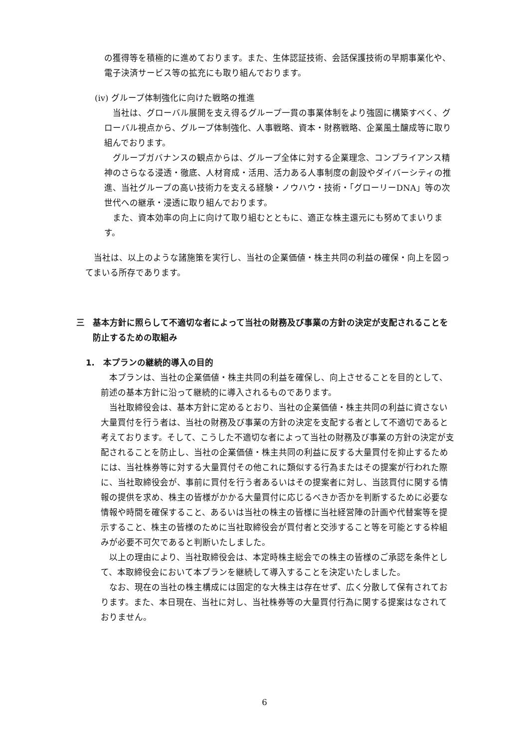の獲得等を積極的に進めております。また、生体認証技術、会話保護技術の早期事業化や、電子決済サービス等の拡充にも取り組んでおります。
(iv) グループ体制強化に向けた戦略の推進
　当社は、グローバル展開を支え得るグループ一貫の事業体制をより強固に構築すべく、グローバル視点から、グループ体制強化、人事戦略、資本・財務戦略、企業風土醸成等に取り組んでおります。
　グループガバナンスの観点からは、グループ全体に対する企業理念、コンプライアンス精神のさらなる浸透・徹底、人材育成・活用、活力ある人事制度の創設やダイバーシティの推進、当社グループの高い技術力を支える経験・ノウハウ・技術・「グローリーDNA」等の次世代への継承・浸透に取り組んでおります。
　また、資本効率の向上に向けて取り組むとともに、適正な株主還元にも努めてまいります。
　当社は、以上のような諸施策を実行し、当社の企業価値・株主共同の利益の確保・向上を図ってまいる所存であります。
三 基本方針に照らして不適切な者によって当社の財務及び事業の方針の決定が支配されることを防止するための取組み
1.　本プランの継続的導入の目的
　本プランは、当社の企業価値・株主共同の利益を確保し、向上させることを目的として、前述の基本方針に沿って継続的に導入されるものであります。
　当社取締役会は、基本方針に定めるとおり、当社の企業価値・株主共同の利益に資さない大量買付を行う者は、当社の財務及び事業の方針の決定を支配する者として不適切であると考えております。そして、こうした不適切な者によって当社の財務及び事業の方針の決定が支配されることを防止し、当社の企業価値・株主共同の利益に反する大量買付を抑止するためには、当社株券等に対する大量買付その他これに類似する行為またはその提案が行われた際に、当社取締役会が、事前に買付を行う者あるいはその提案者に対し、当該買付に関する情報の提供を求め、株主の皆様がかかる大量買付に応じるべきか否かを判断するために必要な情報や時間を確保すること、あるいは当社の株主の皆様に当社経営陣の計画や代替案等を提示すること、株主の皆様のために当社取締役会が買付者と交渉すること等を可能とする枠組みが必要不可欠であると判断いたしました。
　以上の理由により、当社取締役会は、本定時株主総会での株主の皆様のご承認を条件として、本取締役会において本プランを継続して導入することを決定いたしました。
　なお、現在の当社の株主構成には固定的な大株主は存在せず、広く分散して保有されております。また、本日現在、当社に対し、当社株券等の大量買付行為に関する提案はなされておりません。
6